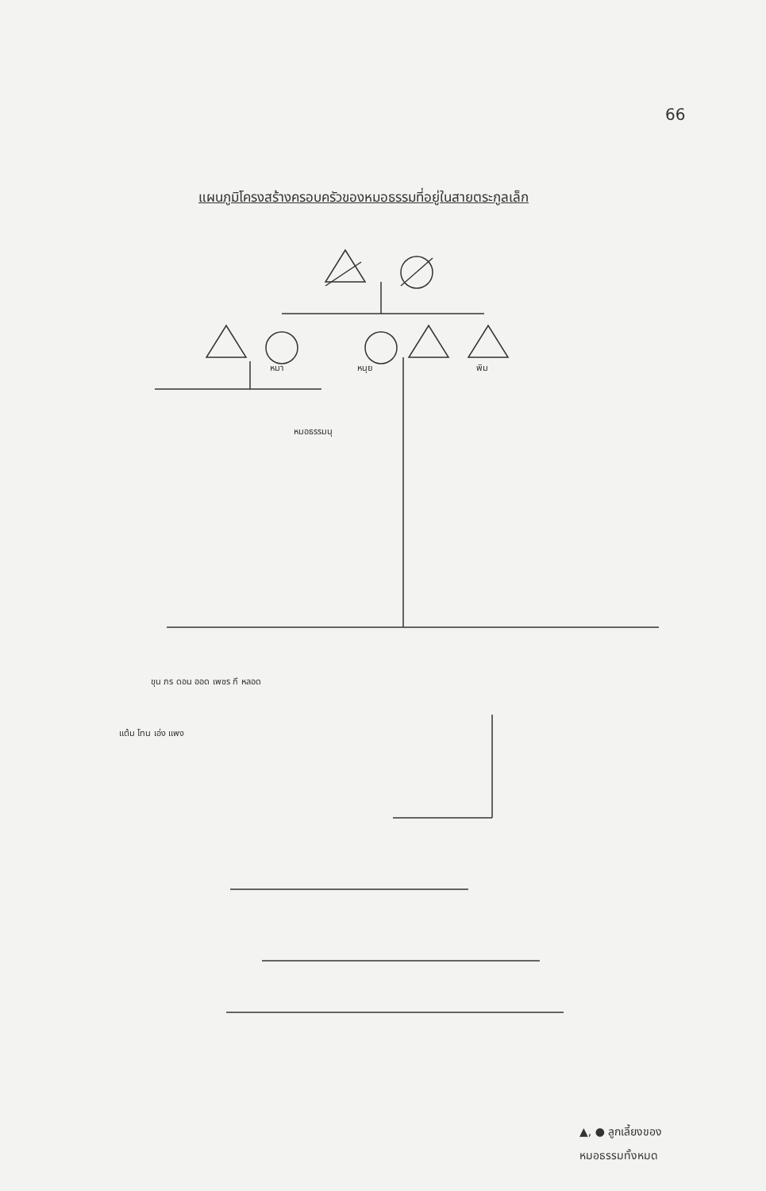66
แผนภูมิโครงสร้างครอบครัวของหมอธรรมที่อยู่ในสายตระกูลเล็ก
▲, ● ลูกเลี้ยงของ
หมอธรรมทั้งหมด
หมา หนุย พิม
หมอธรรมนุ
ขุน ภร ดอน ออด เพชร กี หลอด
แต้ม โทน เอ่ง แพง